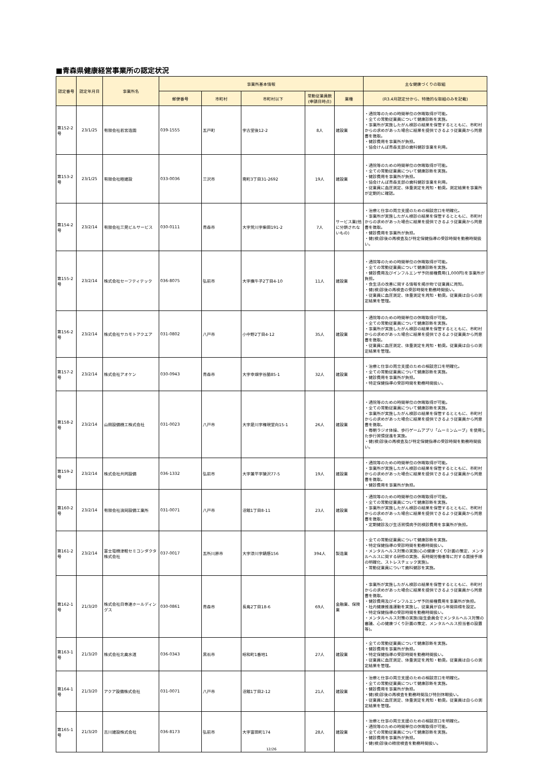■青森県健康経営事業所の認定状況
| 認定番号 | 認定年月日 | 事業所名 | 事業所基本情報 | | | | | 主な健康づくりの取組 |
| --- | --- | --- | --- | --- | --- | --- | --- | --- |
| | | | 郵便番号 | 市町村 | 市町村以下 | 常勤従業員数 (申請日時点) | 業種 | (R3.4月認定分から、特徴的な取組のみを記載) |
| 第152-2号 | 23/1/25 | 有限会社若宮造園 | 039-1555 | 五戸町 | 字古堂後12-2 | 8人 | 建設業 | ・通院等のための時間単位の休暇取得が可能。 ・全ての常勤従業員について健康診断を実施。 ・事業所が実施したがん検診の結果を保管するとともに、市町村からの求めがあった場合に結果を提供できるよう従業員から同意書を徴取。 ・健診費用を事業所が負担。 ・協会けんぽ青森支部の歯科健診事業を利用。 |
| 第153-2号 | 23/1/25 | 有限会社睦建設 | 033-0036 | 三沢市 | 南町3丁目31-2692 | 19人 | 建設業 | ・通院等のための時間単位の休暇取得が可能。 ・全ての常勤従業員について健康診断を実施。 ・健診費用を事業所が負担。 ・協会けんぽ青森支部の歯科健診事業を利用。 ・従業員に血圧測定、体重測定を周知・勧奨。測定結果を事業所が定期的に確認。 |
| 第154-2号 | 23/2/14 | 有限会社三晃ビルサービス | 030-0111 | 青森市 | 大字荒川字柴田191-2 | 7人 | サービス業(他に分類されないもの) | ・治療と仕事の両立支援のための相談窓口を明確化。 ・事業所が実施したがん検診の結果を保管するとともに、市町村からの求めがあった場合に結果を提供できるよう従業員から同意書を徴取。 ・健診費用を事業所が負担。 ・健(検)診後の再検査及び特定保健指導の受診時間を勤務時間扱い。 |
| 第155-2号 | 23/2/14 | 株式会社セーフティテック | 036-8075 | 弘前市 | 大字撫牛子2丁目4-10 | 11人 | 建設業 | ・通院等のための時間単位の休暇取得が可能。 ・全ての常勤従業員について健康診断を実施。 ・健診費用及びインフルエンザ予防接種費用(1,000円)を事業所が負担。 ・食生活の改善に関する情報を掲示物で従業員に周知。 ・健(検)診後の再検査の受診時間を勤務時間扱い。 ・従業員に血圧測定、体重測定を周知・勧奨。従業員は自らの測定結果を管理。 |
| 第156-2号 | 23/2/14 | 株式会社サカモトアクエア | 031-0802 | 八戸市 | 小中野2丁目4-12 | 35人 | 建設業 | ・通院等のための時間単位の休暇取得が可能。 ・全ての常勤従業員について健康診断を実施。 ・事業所が実施したがん検診の結果を保管するとともに、市町村からの求めがあった場合に結果を提供できるよう従業員から同意書を徴取。 ・従業員に血圧測定、体重測定を周知・勧奨。従業員は自らの測定結果を管理。 |
| 第157-2号 | 23/2/14 | 株式会社アオケン | 030-0943 | 青森市 | 大字幸畑字谷脇85-1 | 32人 | 建設業 | ・治療と仕事の両立支援のための相談窓口を明確化。 ・全ての常勤従業員について健康診断を実施。 ・健診費用を事業所が負担。 ・特定保健指導の受診時間を勤務時間扱い。 |
| 第158-2号 | 23/2/14 | 山田設備機工株式会社 | 031-0023 | 八戸市 | 大字是川字権現堂向15-1 | 26人 | 建設業 | ・通院等のための時間単位の休暇取得が可能。 ・全ての常勤従業員について健康診断を実施。 ・事業所が実施したがん検診の結果を保管するとともに、市町村からの求めがあった場合に結果を提供できるよう従業員から同意書を徴取。 ・毎朝ラジオ体操、歩行ゲームアプリ「ムーミンムーブ」を使用した歩行習慣促進を実施。 ・健(検)診後の再検査及び特定保健指導の受診時間を勤務時間扱い。 |
| 第159-2号 | 23/2/14 | 株式会社共同設備 | 036-1332 | 弘前市 | 大字兼平字猿沢77-5 | 19人 | 建設業 | ・通院等のための時間単位の休暇取得が可能。 ・事業所が実施したがん検診の結果を保管するとともに、市町村からの求めがあった場合に結果を提供できるよう従業員から同意書を徴取。 ・健診費用を事業所が負担。 |
| 第160-2号 | 23/2/14 | 有限会社浪岡設備工業所 | 031-0071 | 八戸市 | 沼館1丁目8-11 | 23人 | 建設業 | ・通院等のための時間単位の休暇取得が可能。 ・全ての常勤従業員について健康診断を実施。 ・事業所が実施したがん検診の結果を保管するとともに、市町村からの求めがあった場合に結果を提供できるよう従業員から同意書を徴取。 ・定期健診及び生活習慣病予防検診費用を事業所が負担。 |
| 第161-2号 | 23/2/14 | 富士電機津軽セミコンダクタ株式会社 | 037-0017 | 五所川原市 | 大字漆川字鍋懸156 | 394人 | 製造業 | ・全ての常勤従業員について健康診断を実施。 ・特定保健指導の受診時間を勤務時間扱い。 ・メンタルヘルス対策の実施(心の健康づくり計画の策定、メンタルヘルスに関する研修の実施、長時間労働者等に対する面接手順の明確化、ストレスチェック実施)。 ・常勤従業員について歯科健診を実施。 |
| 第162-1号 | 21/3/20 | 株式会社日専連ホールディングス | 030-0861 | 青森市 | 長島2丁目18-6 | 69人 | 金融業、保険業 | ・事業所が実施したがん検診の結果を保管するとともに、市町村からの求めがあった場合に結果を提供できるよう従業員から同意書を徴取。 ・健診費用及びインフルエンザ予防接種費用を事業所が負担。 ・社内健康推進運動を実施し、従業員が自ら年間目標を設定。 ・特定保健指導の受診時間を勤務時間扱い。 ・メンタルヘルス対策の実施(衛生委員会でメンタルヘルス対策の審議、心の健康づくり計画の策定、メンタルヘルス担当者の設置等)。 |
| 第163-1号 | 21/3/20 | 株式会社北奥水道 | 036-0343 | 黒石市 | 昭和町1番地1 | 27人 | 建設業 | ・全ての常勤従業員について健康診断を実施。 ・健診費用を事業所が負担。 ・特定保健指導の受診時間を勤務時間扱い。 ・従業員に血圧測定、体重測定を周知・勧奨。従業員は自らの測定結果を管理。 |
| 第164-1号 | 21/3/20 | アクア設備株式会社 | 031-0071 | 八戸市 | 沼館1丁目2-12 | 21人 | 建設業 | ・治療と仕事の両立支援のための相談窓口を明確化。 ・全ての常勤従業員について健康診断を実施。 ・健診費用を事業所が負担。 ・健(検)診後の再検査を勤務時間及び特別休暇扱い。 ・従業員に血圧測定、体重測定を周知・勧奨。従業員は自らの測定結果を管理。 |
| 第165-1号 | 21/3/20 | 吉川建設株式会社 | 036-8173 | 弘前市 | 大字富田町174 | 28人 | 建設業 | ・治療と仕事の両立支援のための相談窓口を明確化。 ・通院等のための時間単位の休暇取得が可能。 ・全ての常勤従業員について健康診断を実施。 ・健診費用を事業所が負担。 ・健(検)診後の精密検査を勤務時間扱い。 |
12/26